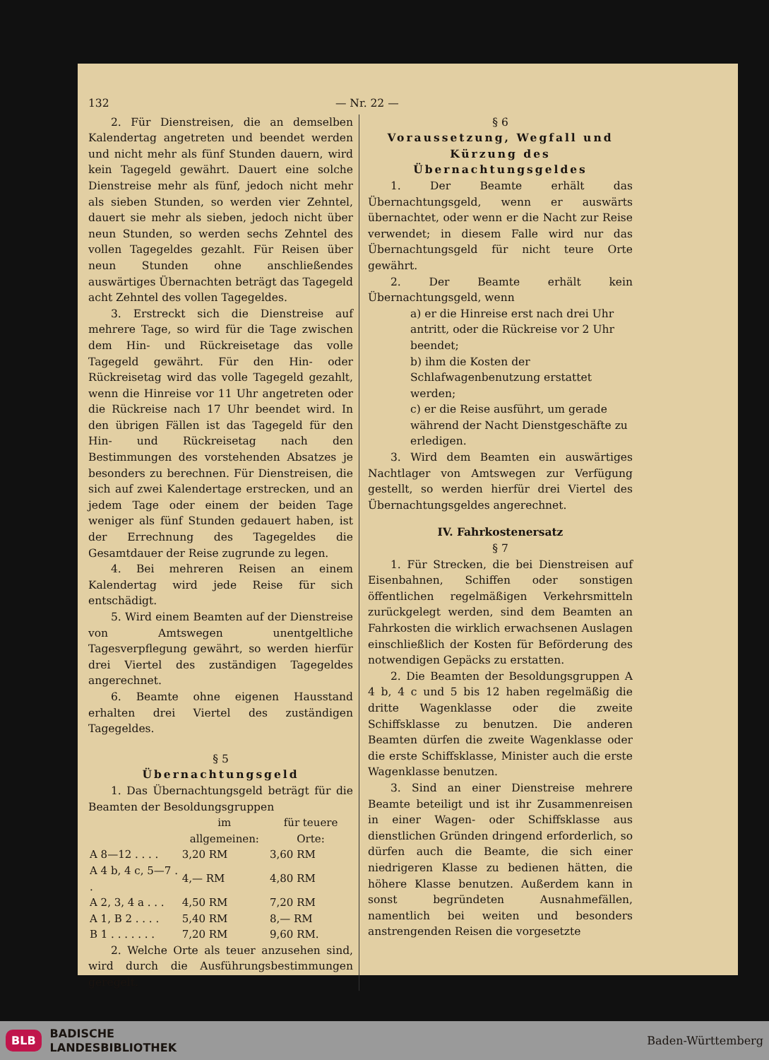132 — Nr. 22 —
2. Für Dienstreisen, die an demselben Kalendertag angetreten und beendet werden und nicht mehr als fünf Stunden dauern, wird kein Tagegeld gewährt. Dauert eine solche Dienstreise mehr als fünf, jedoch nicht mehr als sieben Stunden, so werden vier Zehntel, dauert sie mehr als sieben, jedoch nicht über neun Stunden, so werden sechs Zehntel des vollen Tagegeldes gezahlt. Für Reisen über neun Stunden ohne anschließendes auswärtiges Übernachten beträgt das Tagegeld acht Zehntel des vollen Tagegeldes.
3. Erstreckt sich die Dienstreise auf mehrere Tage, so wird für die Tage zwischen dem Hin- und Rückreisetage das volle Tagegeld gewährt. Für den Hin- oder Rückreisetag wird das volle Tagegeld gezahlt, wenn die Hinreise vor 11 Uhr angetreten oder die Rückreise nach 17 Uhr beendet wird. In den übrigen Fällen ist das Tagegeld für den Hin- und Rückreisetag nach den Bestimmungen des vorstehenden Absatzes je besonders zu berechnen. Für Dienstreisen, die sich auf zwei Kalendertage erstrecken, und an jedem Tage oder einem der beiden Tage weniger als fünf Stunden gedauert haben, ist der Errechnung des Tagegeldes die Gesamtdauer der Reise zugrunde zu legen.
4. Bei mehreren Reisen an einem Kalendertag wird jede Reise für sich entschädigt.
5. Wird einem Beamten auf der Dienstreise von Amtswegen unentgeltliche Tagesverpflegung gewährt, so werden hierfür drei Viertel des zuständigen Tagegeldes angerechnet.
6. Beamte ohne eigenen Hausstand erhalten drei Viertel des zuständigen Tagegeldes.
§ 5
Übernachtungsgeld
1. Das Übernachtungsgeld beträgt für die Beamten der Besoldungsgruppen
| | im allgemeinen: | für teuere Orte: |
| --- | --- | --- |
| A 8—12 . . . . | 3,20 RM | 3,60 RM |
| A 4 b, 4 c, 5—7 . . | 4,— RM | 4,80 RM |
| A 2, 3, 4 a . . . | 4,50 RM | 7,20 RM |
| A 1, B 2 . . . . | 5,40 RM | 8,— RM |
| B 1 . . . . . . . | 7,20 RM | 9,60 RM. |
2. Welche Orte als teuer anzusehen sind, wird durch die Ausführungsbestimmungen geregelt.
§ 6
Voraussetzung, Wegfall und Kürzung des Übernachtungsgeldes
1. Der Beamte erhält das Übernachtungsgeld, wenn er auswärts übernachtet, oder wenn er die Nacht zur Reise verwendet; in diesem Falle wird nur das Übernachtungsgeld für nicht teure Orte gewährt.
2. Der Beamte erhält kein Übernachtungsgeld, wenn
a) er die Hinreise erst nach drei Uhr antritt, oder die Rückreise vor 2 Uhr beendet;
b) ihm die Kosten der Schlafwagenbenutzung erstattet werden;
c) er die Reise ausführt, um gerade während der Nacht Dienstgeschäfte zu erledigen.
3. Wird dem Beamten ein auswärtiges Nachtlager von Amtswegen zur Verfügung gestellt, so werden hierfür drei Viertel des Übernachtungsgeldes angerechnet.
IV. Fahrkostenersatz
§ 7
1. Für Strecken, die bei Dienstreisen auf Eisenbahnen, Schiffen oder sonstigen öffentlichen regelmäßigen Verkehrsmitteln zurückgelegt werden, sind dem Beamten an Fahrkosten die wirklich erwachsenen Auslagen einschließlich der Kosten für Beförderung des notwendigen Gepäcks zu erstatten.
2. Die Beamten der Besoldungsgruppen A 4 b, 4 c und 5 bis 12 haben regelmäßig die dritte Wagenklasse oder die zweite Schiffsklasse zu benutzen. Die anderen Beamten dürfen die zweite Wagenklasse oder die erste Schiffsklasse, Minister auch die erste Wagenklasse benutzen.
3. Sind an einer Dienstreise mehrere Beamte beteiligt und ist ihr Zusammenreisen in einer Wagen- oder Schiffsklasse aus dienstlichen Gründen dringend erforderlich, so dürfen auch die Beamte, die sich einer niedrigeren Klasse zu bedienen hätten, die höhere Klasse benutzen. Außerdem kann in sonst begründeten Ausnahmefällen, namentlich bei weiten und besonders anstrengenden Reisen die vorgesetzte
BLB BADISCHE
LANDESBIBLIOTHEK Baden-Württemberg